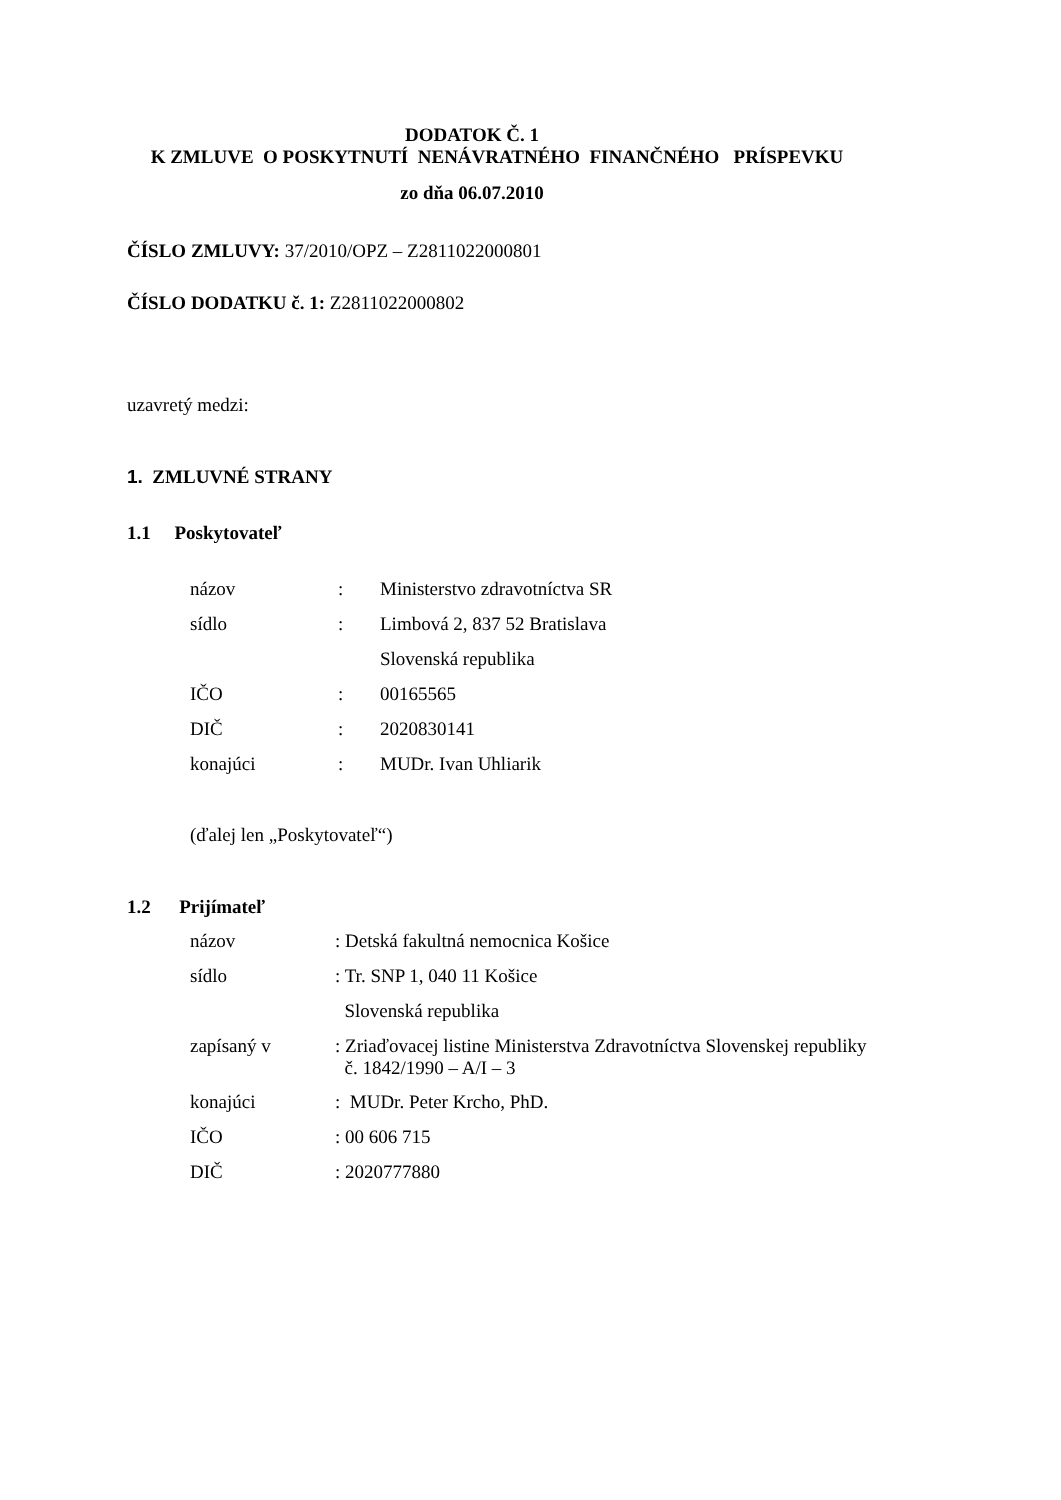DODATOK Č. 1
K ZMLUVE O POSKYTNUTÍ NENÁVRATNÉHO FINANČNÉHO PRÍSPEVKU
zo dňa 06.07.2010
ČÍSLO ZMLUVY: 37/2010/OPZ – Z2811022000801
ČÍSLO DODATKU č. 1: Z2811022000802
uzavretý medzi:
1. ZMLUVNÉ STRANY
1.1 Poskytovateľ
| názov | : | Ministerstvo zdravotníctva SR |
| sídlo | : | Limbová 2, 837 52 Bratislava |
| | | Slovenská republika |
| IČO | : | 00165565 |
| DIČ | : | 2020830141 |
| konajúci | : | MUDr. Ivan Uhliarik |
(ďalej len „Poskytovateľ“)
1.2 Prijímateľ
| názov | : Detská fakultná nemocnica Košice |
| sídlo | : Tr. SNP 1, 040 11 Košice |
| | Slovenská republika |
| zapísaný v | : Zriaďovacej listine Ministerstva Zdravotníctva Slovenskej republiky č. 1842/1990 – A/I – 3 |
| konajúci | : MUDr. Peter Krcho, PhD. |
| IČO | : 00 606 715 |
| DIČ | : 2020777880 |